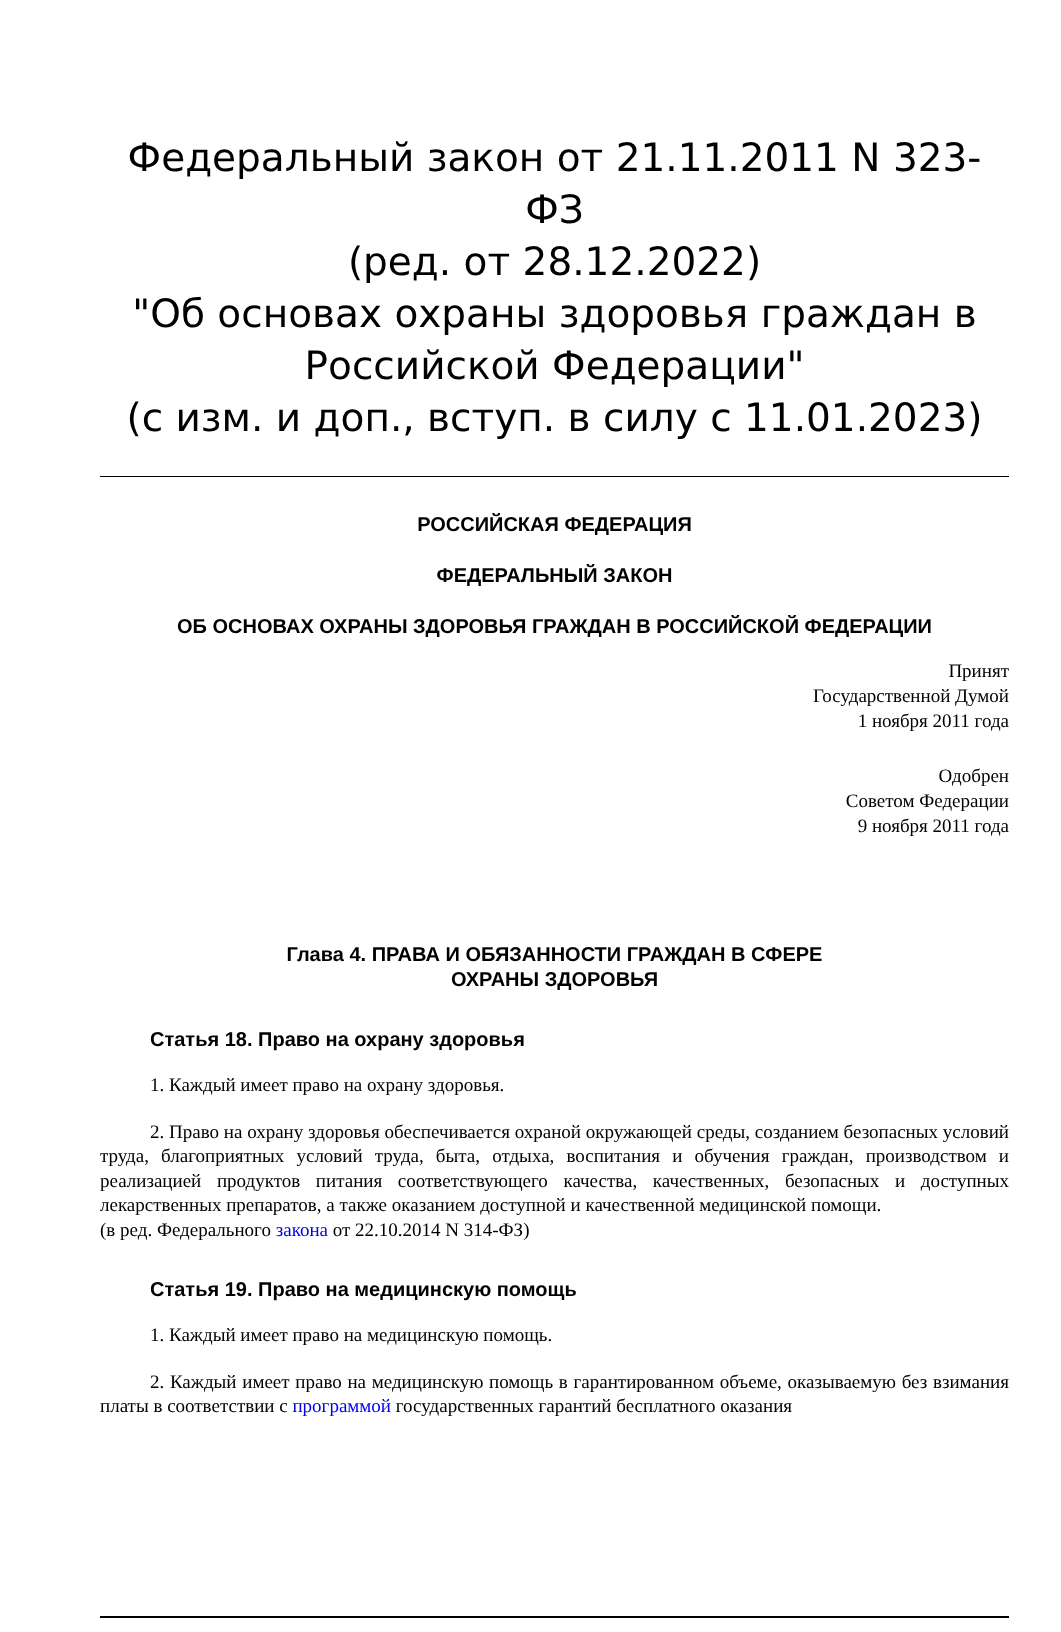Федеральный закон от 21.11.2011 N 323-ФЗ
(ред. от 28.12.2022)
"Об основах охраны здоровья граждан в Российской Федерации"
(с изм. и доп., вступ. в силу с 11.01.2023)
РОССИЙСКАЯ ФЕДЕРАЦИЯ
ФЕДЕРАЛЬНЫЙ ЗАКОН
ОБ ОСНОВАХ ОХРАНЫ ЗДОРОВЬЯ ГРАЖДАН В РОССИЙСКОЙ ФЕДЕРАЦИИ
Принят
Государственной Думой
1 ноября 2011 года
Одобрен
Советом Федерации
9 ноября 2011 года
Глава 4. ПРАВА И ОБЯЗАННОСТИ ГРАЖДАН В СФЕРЕ
ОХРАНЫ ЗДОРОВЬЯ
Статья 18. Право на охрану здоровья
1. Каждый имеет право на охрану здоровья.
2. Право на охрану здоровья обеспечивается охраной окружающей среды, созданием безопасных условий труда, благоприятных условий труда, быта, отдыха, воспитания и обучения граждан, производством и реализацией продуктов питания соответствующего качества, качественных, безопасных и доступных лекарственных препаратов, а также оказанием доступной и качественной медицинской помощи.
(в ред. Федерального закона от 22.10.2014 N 314-ФЗ)
Статья 19. Право на медицинскую помощь
1. Каждый имеет право на медицинскую помощь.
2. Каждый имеет право на медицинскую помощь в гарантированном объеме, оказываемую без взимания платы в соответствии с программой государственных гарантий бесплатного оказания